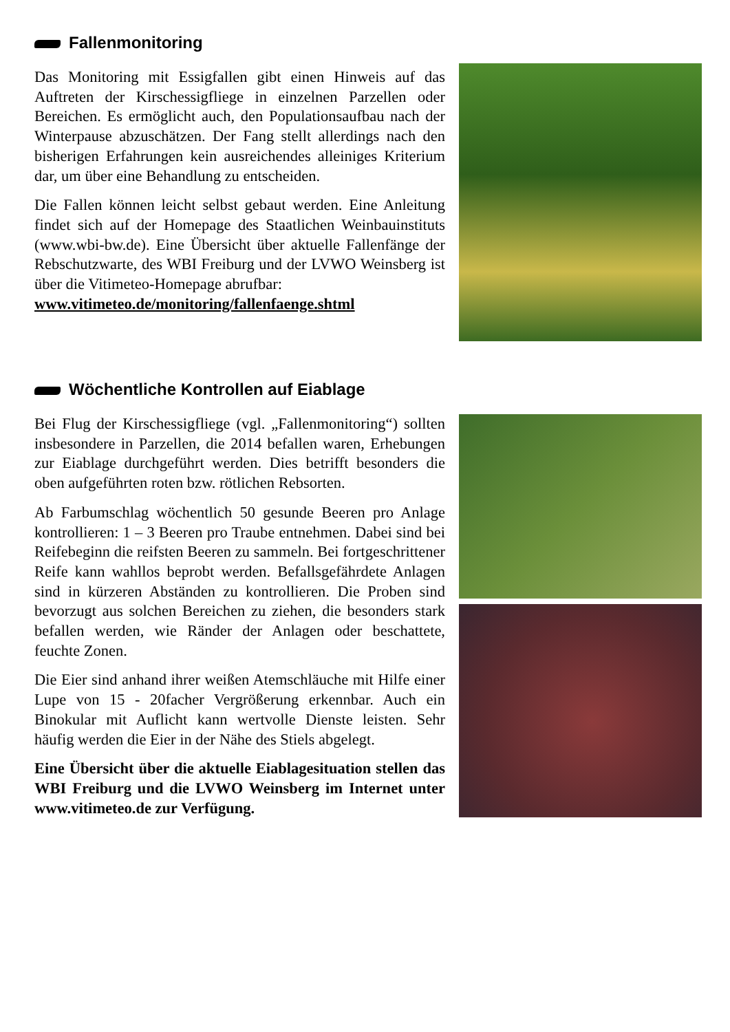Fallenmonitoring
Das Monitoring mit Essigfallen gibt einen Hinweis auf das Auftreten der Kirschessigfliege in einzelnen Parzellen oder Bereichen. Es ermöglicht auch, den Populationsaufbau nach der Winterpause abzuschätzen. Der Fang stellt allerdings nach den bisherigen Erfahrungen kein ausreichendes alleiniges Kriterium dar, um über eine Behandlung zu entscheiden.
Die Fallen können leicht selbst gebaut werden. Eine Anleitung findet sich auf der Homepage des Staatlichen Weinbauinstituts (www.wbi-bw.de). Eine Übersicht über aktuelle Fallenfänge der Rebschutzwarte, des WBI Freiburg und der LVWO Weinsberg ist über die Vitimeteo-Homepage abrufbar:
www.vitimeteo.de/monitoring/fallenfaenge.shtml
Wöchentliche Kontrollen auf Eiablage
Bei Flug der Kirschessigfliege (vgl. „Fallenmonitoring“) sollten insbesondere in Parzellen, die 2014 befallen waren, Erhebungen zur Eiablage durchgeführt werden. Dies betrifft besonders die oben aufgeführten roten bzw. rötlichen Rebsorten.
Ab Farbumschlag wöchentlich 50 gesunde Beeren pro Anlage kontrollieren: 1 – 3 Beeren pro Traube entnehmen. Dabei sind bei Reifebeginn die reifsten Beeren zu sammeln. Bei fortgeschrittener Reife kann wahllos beprobt werden. Befallsgefährdete Anlagen sind in kürzeren Abständen zu kontrollieren. Die Proben sind bevorzugt aus solchen Bereichen zu ziehen, die besonders stark befallen werden, wie Ränder der Anlagen oder beschattete, feuchte Zonen.
Die Eier sind anhand ihrer weißen Atemschläuche mit Hilfe einer Lupe von 15 - 20facher Vergrößerung erkennbar. Auch ein Binokular mit Auflicht kann wertvolle Dienste leisten. Sehr häufig werden die Eier in der Nähe des Stiels abgelegt.
Eine Übersicht über die aktuelle Eiablagesituation stellen das WBI Freiburg und die LVWO Weinsberg im Internet unter www.vitimeteo.de zur Verfügung.